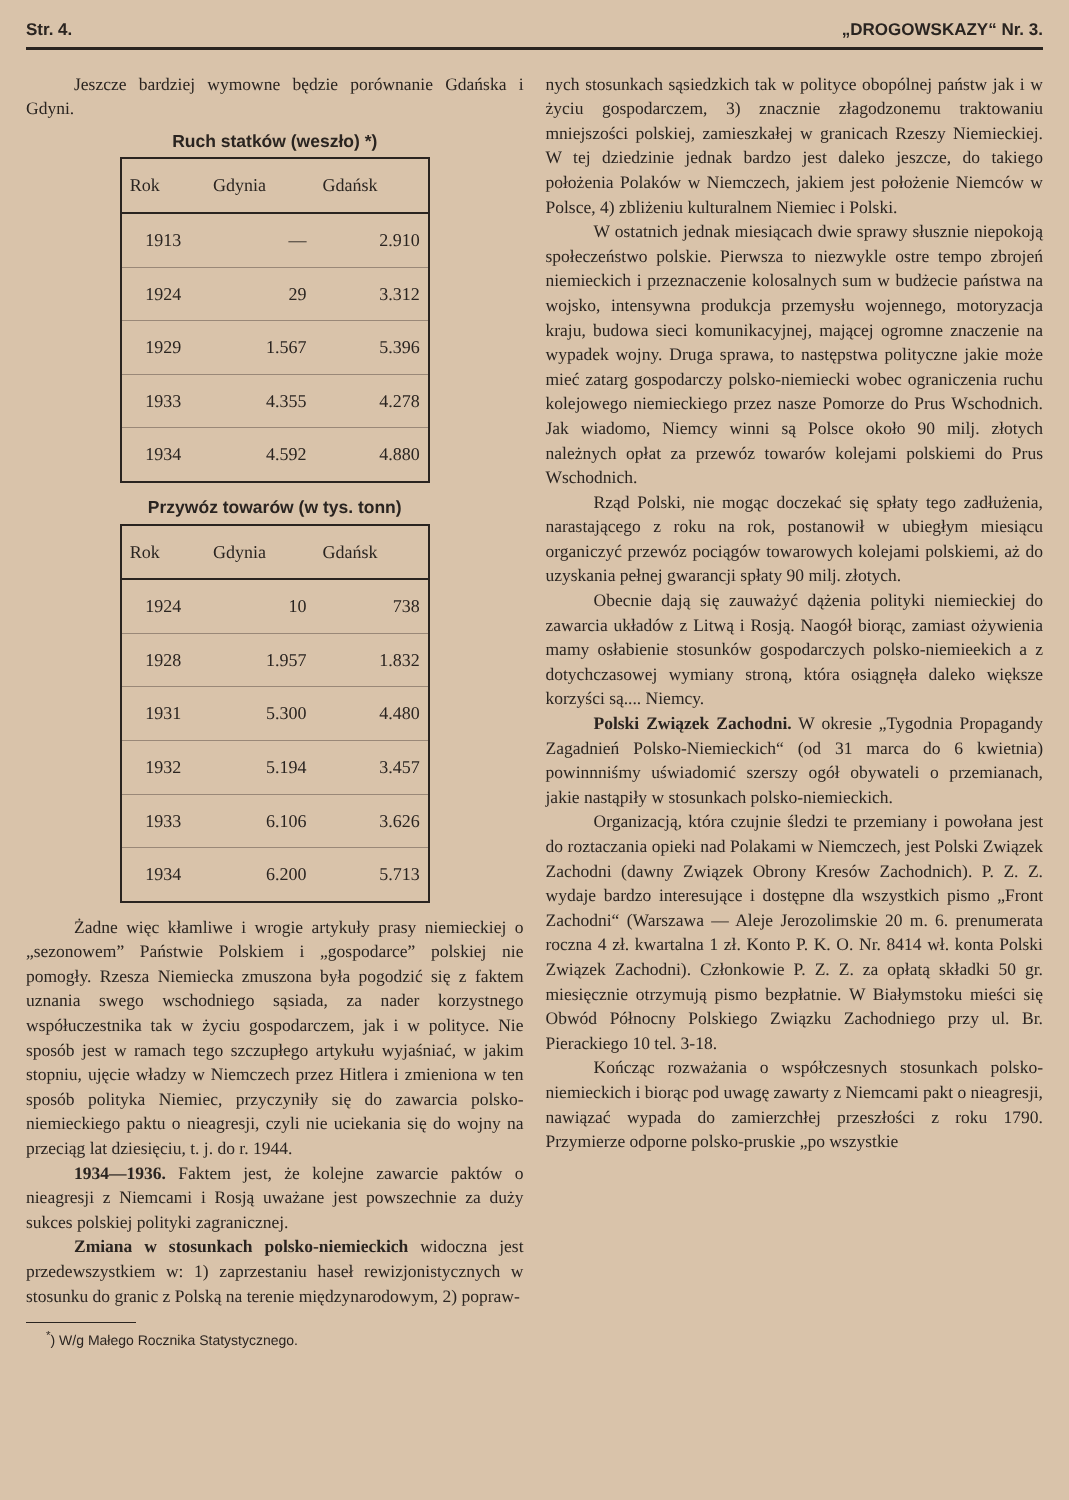Str. 4. „DROGOWSKAZY“ Nr. 3.
Jeszcze bardziej wymowne będzie porównanie Gdańska i Gdyni.
Ruch statków (weszło) *)
| Rok | Gdynia | Gdańsk |
| --- | --- | --- |
| 1913 | — | 2.910 |
| 1924 | 29 | 3.312 |
| 1929 | 1.567 | 5.396 |
| 1933 | 4.355 | 4.278 |
| 1934 | 4.592 | 4.880 |
Przywóz towarów (w tys. tonn)
| Rok | Gdynia | Gdańsk |
| --- | --- | --- |
| 1924 | 10 | 738 |
| 1928 | 1.957 | 1.832 |
| 1931 | 5.300 | 4.480 |
| 1932 | 5.194 | 3.457 |
| 1933 | 6.106 | 3.626 |
| 1934 | 6.200 | 5.713 |
Żadne więc kłamliwe i wrogie artykuły prasy niemieckiej o „sezonowem” Państwie Polskiem i „gospodarce” polskiej nie pomogły. Rzesza Niemiecka zmuszona była pogodzić się z faktem uznania swego wschodniego sąsiada, za nader korzystnego współuczestnika tak w życiu gospodarczem, jak i w polityce. Nie sposób jest w ramach tego szczupłego artykułu wyjaśniać, w jakim stopniu, ujęcie władzy w Niemczech przez Hitlera i zmieniona w ten sposób polityka Niemiec, przyczyniły się do zawarcia polsko-niemieckiego paktu o nieagresji, czyli nie uciekania się do wojny na przeciąg lat dziesięciu, t. j. do r. 1944.
1934—1936. Faktem jest, że kolejne zawarcie paktów o nieagresji z Niemcami i Rosją uważane jest powszechnie za duży sukces polskiej polityki zagranicznej.
Zmiana w stosunkach polsko-niemieckich widoczna jest przedewszystkiem w: 1) zaprzestaniu haseł rewizjonistycznych w stosunku do granic z Polską na terenie międzynarodowym, 2) popraw-
<sup>*</sup>) W/g Małego Rocznika Statystycznego.
nych stosunkach sąsiedzkich tak w polityce obopólnej państw jak i w życiu gospodarczem, 3) znacznie złagodzonemu traktowaniu mniejszości polskiej, zamieszkałej w granicach Rzeszy Niemieckiej. W tej dziedzinie jednak bardzo jest daleko jeszcze, do takiego położenia Polaków w Niemczech, jakiem jest położenie Niemców w Polsce, 4) zbliżeniu kulturalnem Niemiec i Polski.
W ostatnich jednak miesiącach dwie sprawy słusznie niepokoją społeczeństwo polskie. Pierwsza to niezwykle ostre tempo zbrojeń niemieckich i przeznaczenie kolosalnych sum w budżecie państwa na wojsko, intensywna produkcja przemysłu wojennego, motoryzacja kraju, budowa sieci komunikacyjnej, mającej ogromne znaczenie na wypadek wojny. Druga sprawa, to następstwa polityczne jakie może mieć zatarg gospodarczy polsko-niemiecki wobec ograniczenia ruchu kolejowego niemieckiego przez nasze Pomorze do Prus Wschodnich. Jak wiadomo, Niemcy winni są Polsce około 90 milj. złotych należnych opłat za przewóz towarów kolejami polskiemi do Prus Wschodnich.
Rząd Polski, nie mogąc doczekać się spłaty tego zadłużenia, narastającego z roku na rok, postanowił w ubiegłym miesiącu organiczyć przewóz pociągów towarowych kolejami polskiemi, aż do uzyskania pełnej gwarancji spłaty 90 milj. złotych.
Obecnie dają się zauważyć dążenia polityki niemieckiej do zawarcia układów z Litwą i Rosją. Naogół biorąc, zamiast ożywienia mamy osłabienie stosunków gospodarczych polsko-niemieekich a z dotychczasowej wymiany stroną, która osiągnęła daleko większe korzyści są.... Niemcy.
Polski Związek Zachodni. W okresie „Tygodnia Propagandy Zagadnień Polsko-Niemieckich“ (od 31 marca do 6 kwietnia) powinnniśmy uświadomić szerszy ogół obywateli o przemianach, jakie nastąpiły w stosunkach polsko-niemieckich.
Organizacją, która czujnie śledzi te przemiany i powołana jest do roztaczania opieki nad Polakami w Niemczech, jest Polski Związek Zachodni (dawny Związek Obrony Kresów Zachodnich). P. Z. Z. wydaje bardzo interesujące i dostępne dla wszystkich pismo „Front Zachodni“ (Warszawa — Aleje Jerozolimskie 20 m. 6. prenumerata roczna 4 zł. kwartalna 1 zł. Konto P. K. O. Nr. 8414 wł. konta Polski Związek Zachodni). Członkowie P. Z. Z. za opłatą składki 50 gr. miesięcznie otrzymują pismo bezpłatnie. W Białymstoku mieści się Obwód Północny Polskiego Związku Zachodniego przy ul. Br. Pierackiego 10 tel. 3-18.
Kończąc rozważania o współczesnych stosunkach polsko-niemieckich i biorąc pod uwagę zawarty z Niemcami pakt o nieagresji, nawiązać wypada do zamierzchłej przeszłości z roku 1790. Przymierze odporne polsko-pruskie „po wszystkie